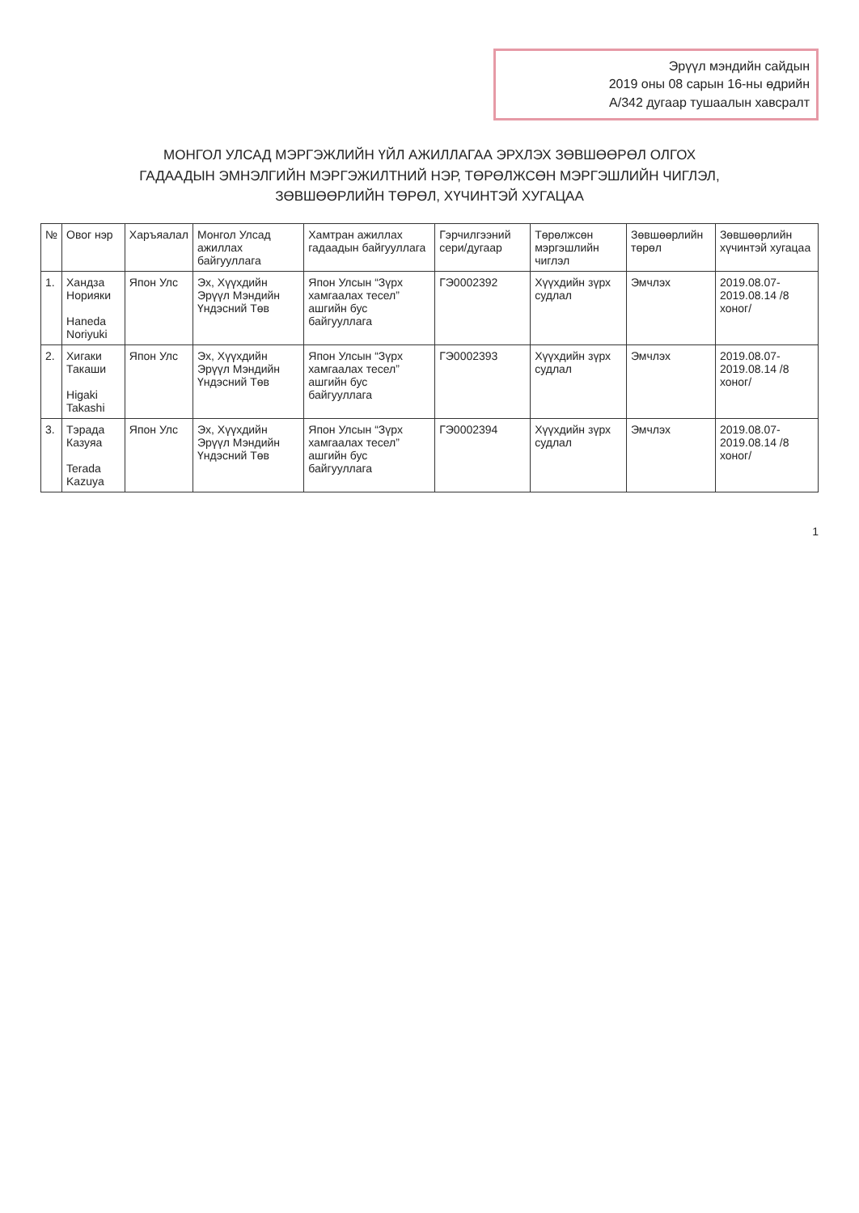Эрүүл мэндийн сайдын
2019 оны 08 сарын 16-ны өдрийн
А/342 дугаар тушаалын хавсралт
МОНГОЛ УЛСАД МЭРГЭЖЛИЙН ҮЙЛ АЖИЛЛАГАА ЭРХЛЭХ ЗӨВШӨӨРӨЛ ОЛГОХ
ГАДААДЫН ЭМНЭЛГИЙН МЭРГЭЖИЛТНИЙ НЭР, ТӨРӨЛЖСӨН МЭРГЭШЛИЙН ЧИГЛЭЛ,
ЗӨВШӨӨРЛИЙН ТӨРӨЛ, ХҮЧИНТЭЙ ХУГАЦАА
| № | Овог нэр | Харъяалал | Монгол Улсад ажиллах байгууллага | Хамтран ажиллах гадаадын байгууллага | Гэрчилгээний сери/дугаар | Төрөлжсөн мэргэшлийн чиглэл | Зөвшөөрлийн төрөл | Зөвшөөрлийн хүчинтэй хугацаа |
| --- | --- | --- | --- | --- | --- | --- | --- | --- |
| 1. | Хандза Норияки Haneda Noriyuki | Япон Улс | Эх, Хүүхдийн Эрүүл Мэндийн Үндэсний Төв | Япон Улсын “Зүрх хамгаалах тесел” ашгийн бус байгууллага | ГЭ0002392 | Хүүхдийн зүрх судлал | Эмчлэх | 2019.08.07-2019.08.14 /8 хоног/ |
| 2. | Хигаки Такаши Higaki Takashi | Япон Улс | Эх, Хүүхдийн Эрүүл Мэндийн Үндэсний Төв | Япон Улсын “Зүрх хамгаалах тесел” ашгийн бус байгууллага | ГЭ0002393 | Хүүхдийн зүрх судлал | Эмчлэх | 2019.08.07-2019.08.14 /8 хоног/ |
| 3. | Тэрада Казуяа Terada Kazuya | Япон Улс | Эх, Хүүхдийн Эрүүл Мэндийн Үндэсний Төв | Япон Улсын “Зүрх хамгаалах тесел” ашгийн бус байгууллага | ГЭ0002394 | Хүүхдийн зүрх судлал | Эмчлэх | 2019.08.07-2019.08.14 /8 хоног/ |
1